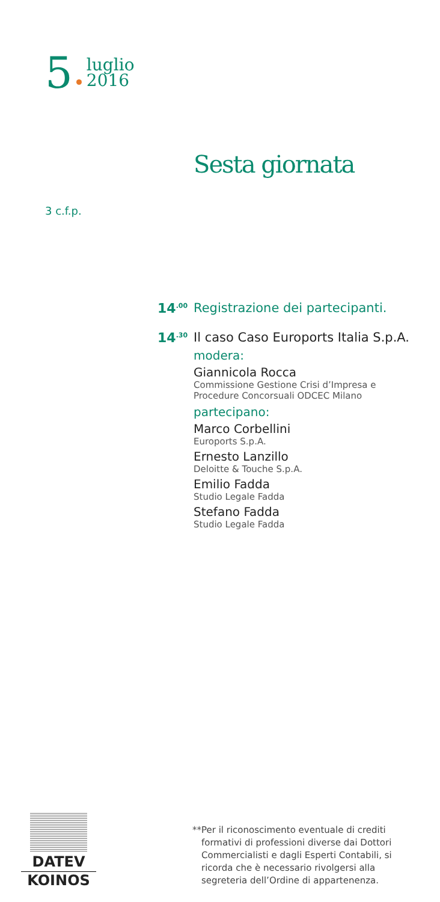5 luglio
2016
Sesta giornata
3 c.f.p.
14<sup>.00</sup>
Registrazione dei partecipanti.
14<sup>.30</sup>
Il caso Caso Euroports Italia S.p.A.
modera:
Giannicola Rocca
Commissione Gestione Crisi d’Impresa e Procedure Concorsuali ODCEC Milano
partecipano:
Marco Corbellini
Euroports S.p.A.
Ernesto Lanzillo
Deloitte & Touche S.p.A.
Emilio Fadda
Studio Legale Fadda
Stefano Fadda
Studio Legale Fadda
DATEV
KOINOS
** Per il riconoscimento eventuale di crediti formativi di professioni diverse dai Dottori Commercialisti e dagli Esperti Contabili, si ricorda che è necessario rivolgersi alla segreteria dell’Ordine di appartenenza.